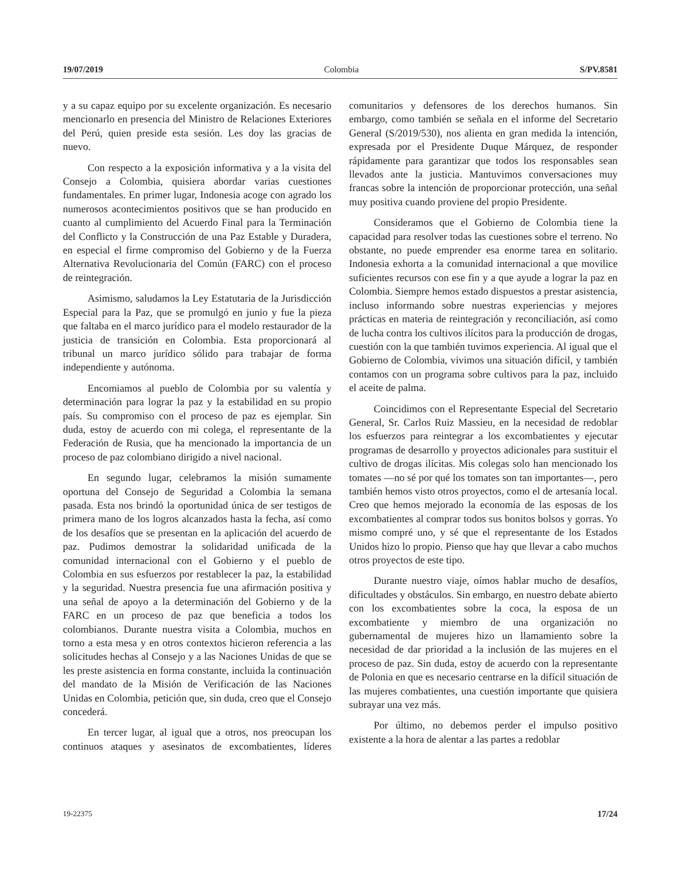19/07/2019 Colombia S/PV.8581
y a su capaz equipo por su excelente organización. Es necesario mencionarlo en presencia del Ministro de Relaciones Exteriores del Perú, quien preside esta sesión. Les doy las gracias de nuevo.
Con respecto a la exposición informativa y a la visita del Consejo a Colombia, quisiera abordar varias cuestiones fundamentales. En primer lugar, Indonesia acoge con agrado los numerosos acontecimientos positivos que se han producido en cuanto al cumplimiento del Acuerdo Final para la Terminación del Conflicto y la Construcción de una Paz Estable y Duradera, en especial el firme compromiso del Gobierno y de la Fuerza Alternativa Revolucionaria del Común (FARC) con el proceso de reintegración.
Asimismo, saludamos la Ley Estatutaria de la Jurisdicción Especial para la Paz, que se promulgó en junio y fue la pieza que faltaba en el marco jurídico para el modelo restaurador de la justicia de transición en Colombia. Esta proporcionará al tribunal un marco jurídico sólido para trabajar de forma independiente y autónoma.
Encomiamos al pueblo de Colombia por su valentía y determinación para lograr la paz y la estabilidad en su propio país. Su compromiso con el proceso de paz es ejemplar. Sin duda, estoy de acuerdo con mi colega, el representante de la Federación de Rusia, que ha mencionado la importancia de un proceso de paz colombiano dirigido a nivel nacional.
En segundo lugar, celebramos la misión sumamente oportuna del Consejo de Seguridad a Colombia la semana pasada. Esta nos brindó la oportunidad única de ser testigos de primera mano de los logros alcanzados hasta la fecha, así como de los desafíos que se presentan en la aplicación del acuerdo de paz. Pudimos demostrar la solidaridad unificada de la comunidad internacional con el Gobierno y el pueblo de Colombia en sus esfuerzos por restablecer la paz, la estabilidad y la seguridad. Nuestra presencia fue una afirmación positiva y una señal de apoyo a la determinación del Gobierno y de la FARC en un proceso de paz que beneficia a todos los colombianos. Durante nuestra visita a Colombia, muchos en torno a esta mesa y en otros contextos hicieron referencia a las solicitudes hechas al Consejo y a las Naciones Unidas de que se les preste asistencia en forma constante, incluida la continuación del mandato de la Misión de Verificación de las Naciones Unidas en Colombia, petición que, sin duda, creo que el Consejo concederá.
En tercer lugar, al igual que a otros, nos preocupan los continuos ataques y asesinatos de excombatientes, líderes comunitarios y defensores de los derechos humanos. Sin embargo, como también se señala en el informe del Secretario General (S/2019/530), nos alienta en gran medida la intención, expresada por el Presidente Duque Márquez, de responder rápidamente para garantizar que todos los responsables sean llevados ante la justicia. Mantuvimos conversaciones muy francas sobre la intención de proporcionar protección, una señal muy positiva cuando proviene del propio Presidente.
Consideramos que el Gobierno de Colombia tiene la capacidad para resolver todas las cuestiones sobre el terreno. No obstante, no puede emprender esa enorme tarea en solitario. Indonesia exhorta a la comunidad internacional a que movilice suficientes recursos con ese fin y a que ayude a lograr la paz en Colombia. Siempre hemos estado dispuestos a prestar asistencia, incluso informando sobre nuestras experiencias y mejores prácticas en materia de reintegración y reconciliación, así como de lucha contra los cultivos ilícitos para la producción de drogas, cuestión con la que también tuvimos experiencia. Al igual que el Gobierno de Colombia, vivimos una situación difícil, y también contamos con un programa sobre cultivos para la paz, incluido el aceite de palma.
Coincidimos con el Representante Especial del Secretario General, Sr. Carlos Ruiz Massieu, en la necesidad de redoblar los esfuerzos para reintegrar a los excombatientes y ejecutar programas de desarrollo y proyectos adicionales para sustituir el cultivo de drogas ilícitas. Mis colegas solo han mencionado los tomates —no sé por qué los tomates son tan importantes—, pero también hemos visto otros proyectos, como el de artesanía local. Creo que hemos mejorado la economía de las esposas de los excombatientes al comprar todos sus bonitos bolsos y gorras. Yo mismo compré uno, y sé que el representante de los Estados Unidos hizo lo propio. Pienso que hay que llevar a cabo muchos otros proyectos de este tipo.
Durante nuestro viaje, oímos hablar mucho de desafíos, dificultades y obstáculos. Sin embargo, en nuestro debate abierto con los excombatientes sobre la coca, la esposa de un excombatiente y miembro de una organización no gubernamental de mujeres hizo un llamamiento sobre la necesidad de dar prioridad a la inclusión de las mujeres en el proceso de paz. Sin duda, estoy de acuerdo con la representante de Polonia en que es necesario centrarse en la difícil situación de las mujeres combatientes, una cuestión importante que quisiera subrayar una vez más.
Por último, no debemos perder el impulso positivo existente a la hora de alentar a las partes a redoblar
19-22375 17/24